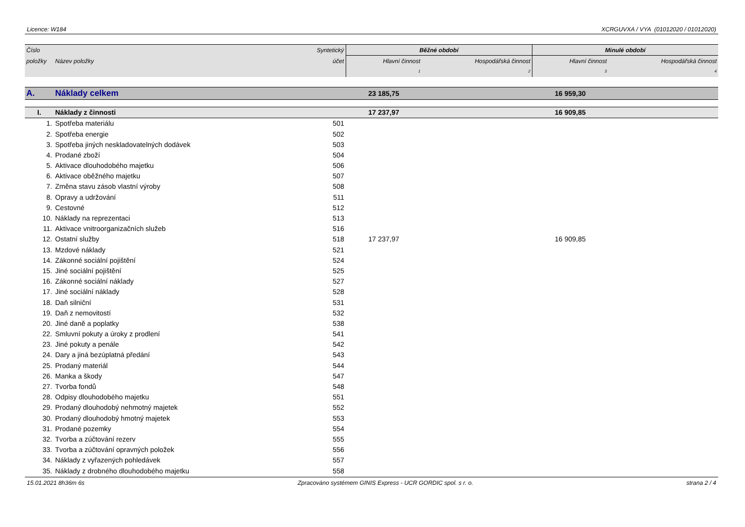Licence: W184 XCRGUVXA / VYA (01012020 / 01012020)
| Číslo | | Syntetický | Běžné období | | Minulé období | |
| --- | --- | --- | --- | --- | --- | --- |
| položky | Název položky | účet | Hlavní činnost | Hospodářská činnost | Hlavní činnost | Hospodářská činnost |
| | | | 1 | 2 | 3 | 4 |
| A. | Náklady celkem | | 23 185,75 | | 16 959,30 | |
| I. | Náklady z činnosti | | 17 237,97 | | 16 909,85 | |
| 1. | Spotřeba materiálu | 501 | | | | |
| 2. | Spotřeba energie | 502 | | | | |
| 3. | Spotřeba jiných neskladovatelných dodávek | 503 | | | | |
| 4. | Prodané zboží | 504 | | | | |
| 5. | Aktivace dlouhodobého majetku | 506 | | | | |
| 6. | Aktivace oběžného majetku | 507 | | | | |
| 7. | Změna stavu zásob vlastní výroby | 508 | | | | |
| 8. | Opravy a udržování | 511 | | | | |
| 9. | Cestovné | 512 | | | | |
| 10. | Náklady na reprezentaci | 513 | | | | |
| 11. | Aktivace vnitroorganizačních služeb | 516 | | | | |
| 12. | Ostatní služby | 518 | 17 237,97 | | 16 909,85 | |
| 13. | Mzdové náklady | 521 | | | | |
| 14. | Zákonné sociální pojištění | 524 | | | | |
| 15. | Jiné sociální pojištění | 525 | | | | |
| 16. | Zákonné sociální náklady | 527 | | | | |
| 17. | Jiné sociální náklady | 528 | | | | |
| 18. | Daň silniční | 531 | | | | |
| 19. | Daň z nemovitostí | 532 | | | | |
| 20. | Jiné daně a poplatky | 538 | | | | |
| 22. | Smluvní pokuty a úroky z prodlení | 541 | | | | |
| 23. | Jiné pokuty a penále | 542 | | | | |
| 24. | Dary a jiná bezúplatná předání | 543 | | | | |
| 25. | Prodaný materiál | 544 | | | | |
| 26. | Manka a škody | 547 | | | | |
| 27. | Tvorba fondů | 548 | | | | |
| 28. | Odpisy dlouhodobého majetku | 551 | | | | |
| 29. | Prodaný dlouhodobý nehmotný majetek | 552 | | | | |
| 30. | Prodaný dlouhodobý hmotný majetek | 553 | | | | |
| 31. | Prodané pozemky | 554 | | | | |
| 32. | Tvorba a zúčtování rezerv | 555 | | | | |
| 33. | Tvorba a zúčtování opravných položek | 556 | | | | |
| 34. | Náklady z vyřazených pohledávek | 557 | | | | |
| 35. | Náklady z drobného dlouhodobého majetku | 558 | | | | |
15.01.2021 8h36m 6s Zpracováno systémem GINIS Express - UCR GORDIC spol. s r. o. strana 2 / 4